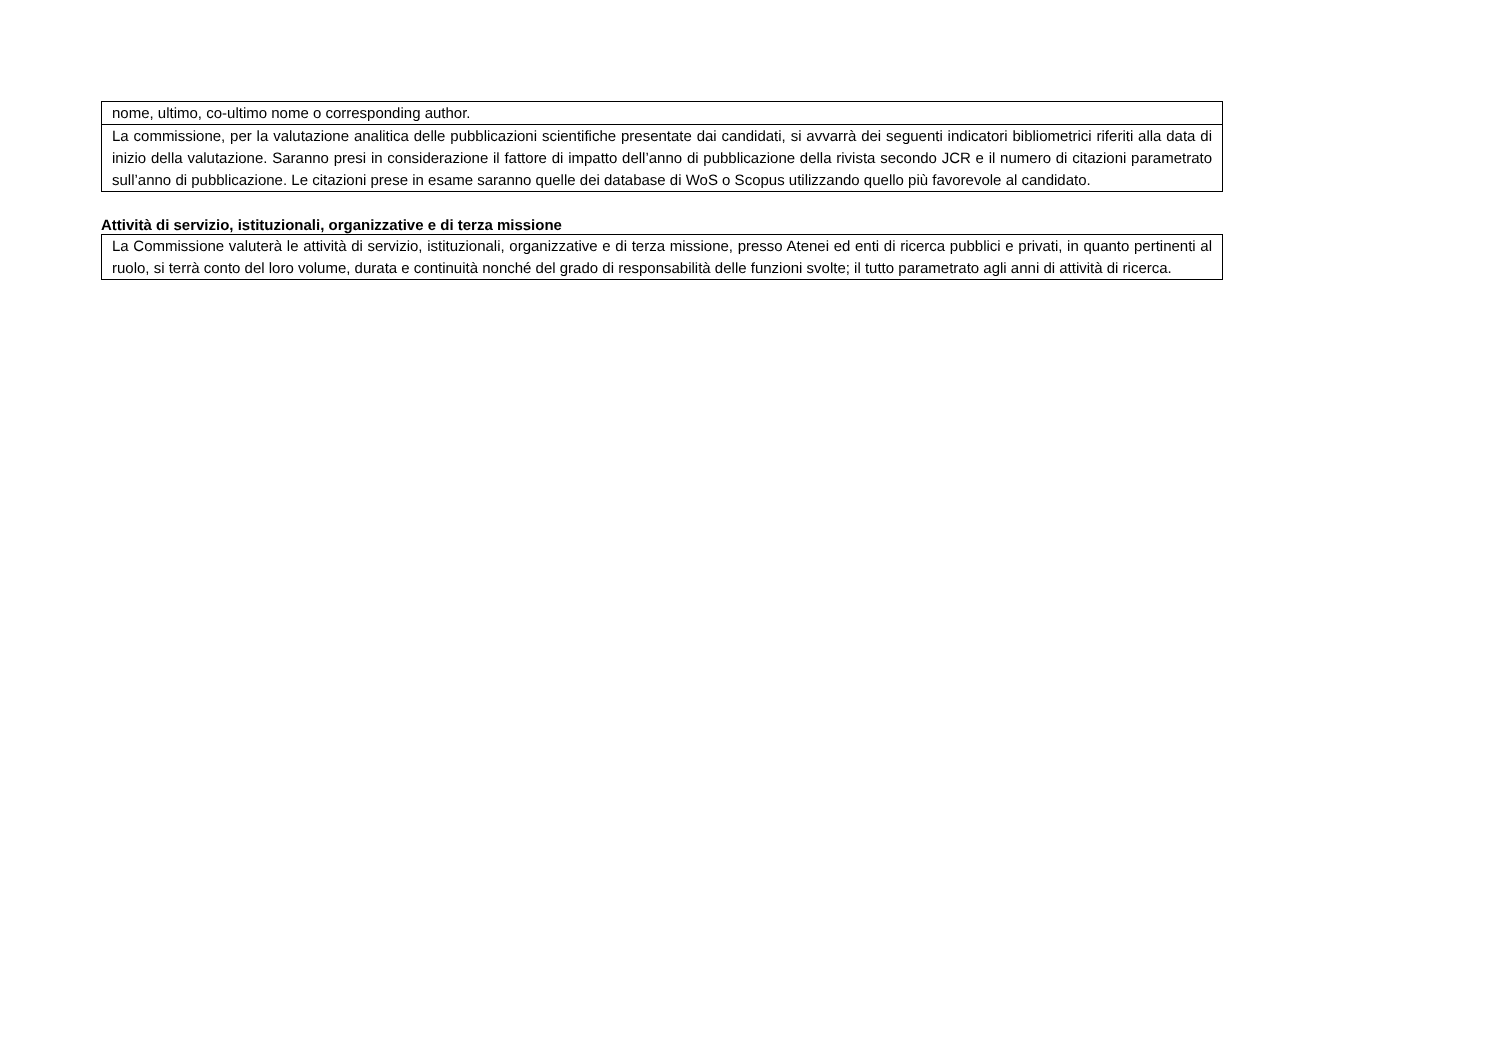| nome, ultimo, co-ultimo nome o corresponding author. |
| La commissione, per la valutazione analitica delle pubblicazioni scientifiche presentate dai candidati, si avvarrà dei seguenti indicatori bibliometrici riferiti alla data di inizio della valutazione. Saranno presi in considerazione il fattore di impatto dell’anno di pubblicazione della rivista secondo JCR e il numero di citazioni parametrato sull’anno di pubblicazione. Le citazioni prese in esame saranno quelle dei database di WoS o Scopus utilizzando quello più favorevole al candidato. |
Attività di servizio, istituzionali, organizzative e di terza missione
| La Commissione valuterà le attività di servizio, istituzionali, organizzative e di terza missione, presso Atenei ed enti di ricerca pubblici e privati, in quanto pertinenti al ruolo, si terrà conto del loro volume, durata e continuità nonché del grado di responsabilità delle funzioni svolte; il tutto parametrato agli anni di attività di ricerca. |